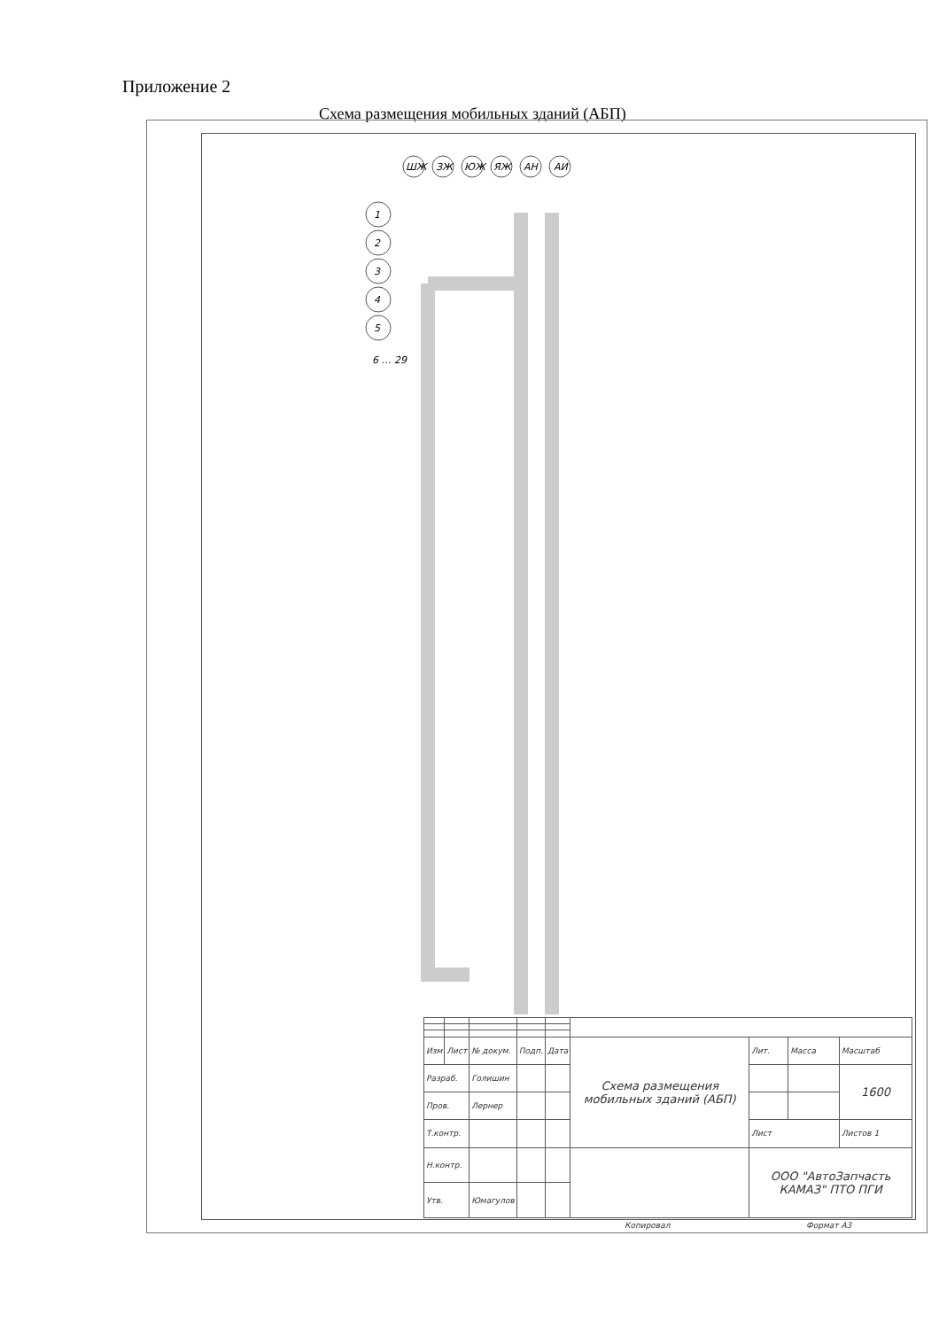Приложение 2
Схема размещения мобильных зданий (АБП)
ШЖ
ЗЖ
ЮЖ
ЯЖ
АН
АИ
1
2
3
4
5
6 … 29
| Изм | Лист | № докум. | Подп. | Дата | Схема размещения мобильных зданий (АБП) | Лит. | Масса | Масштаб |
| Разраб. | | Голишин | | | | | | 1600 |
| Пров. | | Лернер | | | | | | |
| Т.контр. | | | | | | Лист | | Листов 1 |
| Н.контр. | | | | | | ООО "АвтоЗапчасть КАМАЗ" ПТО ПГИ | | |
| Утв. | | Юмагулов | | | | | | |
Копировал Формат А3